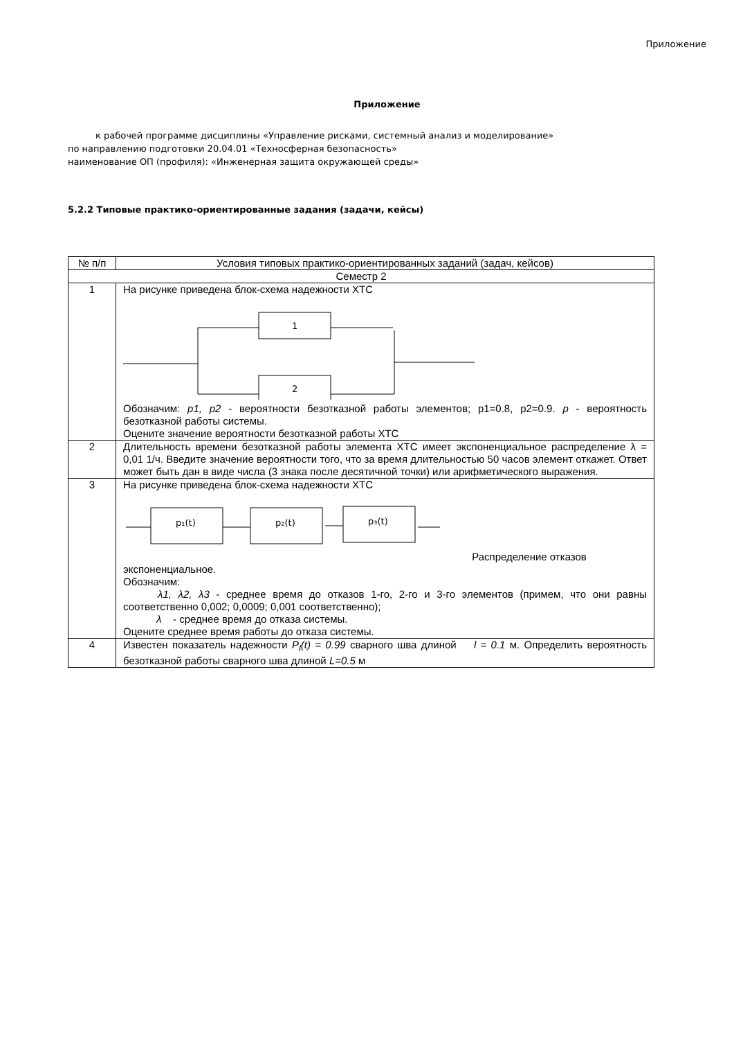Приложение
Приложение
к рабочей программе дисциплины «Управление рисками, системный анализ и моделирование»
по направлению подготовки 20.04.01 «Техносферная безопасность»
наименование ОП (профиля): «Инженерная защита окружающей среды»
5.2.2 Типовые практико-ориентированные задания (задачи, кейсы)
| № п/п | Условия типовых практико-ориентированных заданий (задач, кейсов) |
| --- | --- |
| Семестр 2 | |
| 1 | На рисунке приведена блок-схема надежности ХТС 1 2 Обозначим: p1, p2 - вероятности безотказной работы элементов; p1=0.8, p2=0.9. p - вероятность безотказной работы системы. Оцените значение вероятности безотказной работы ХТС |
| 2 | Длительность времени безотказной работы элемента ХТС имеет экспоненциальное распределение λ = 0,01 1/ч. Введите значение вероятности того, что за время длительностью 50 часов элемент откажет. Ответ может быть дан в виде числа (3 знака после десятичной точки) или арифметического выражения. |
| 3 | На рисунке приведена блок-схема надежности ХТС p₁(t) p₂(t) p₃(t) Распределение отказов экспоненциальное. Обозначим: λ1, λ2, λ3 - среднее время до отказов 1-го, 2-го и 3-го элементов (примем, что они равны соответственно 0,002; 0,0009; 0,001 соответственно); λ - среднее время до отказа системы. Оцените среднее время работы до отказа системы. |
| 4 | Известен показатель надежности P<sub>l</sub>(t) = 0.99 сварного шва длиной l = 0.1 м. Определить вероятность безотказной работы сварного шва длиной L=0.5 м |